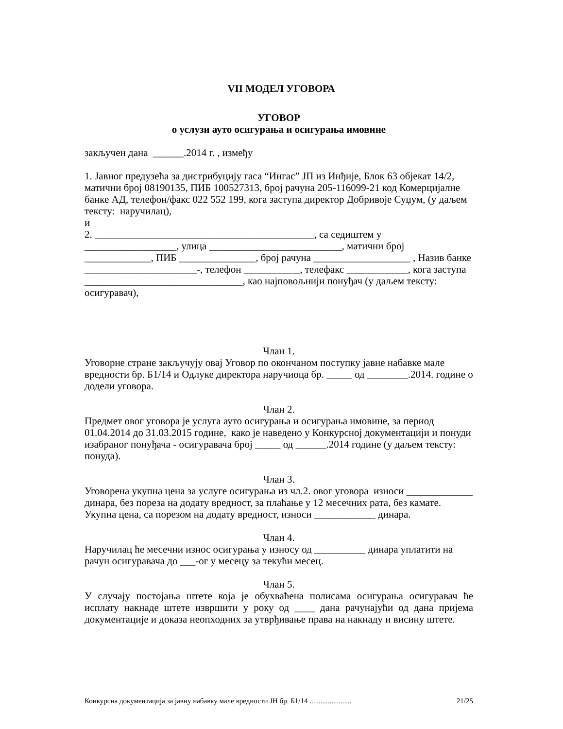VII МОДЕЛ УГОВОРА
УГОВОР
о услузи ауто осигурања и осигурања имовине
закључен дана ______.2014 г. , између
1. Јавног предузећа за дистрибуцију гаса “Ингас” ЈП из Инђије, Блок 63 објекат 14/2, матични број 08190135, ПИБ 100527313, број рачуна 205-116099-21 код Комерцијалне банке АД, телефон/факс 022 552 199, кога заступа директор Добривоје Суџум, (у даљем тексту: наручилац),
и
2. ___________________________________________, са седиштем у __________________, улица __________________________, матични број _____________, ПИБ _______________, број рачуна ___________________ , Назив банке ______________________-, телефон ___________, телефакс ____________, кога заступа _______________________________, као најповољнији понуђач (у даљем тексту: осигуравач),
Члан 1.
Уговорне стране закључују овај Уговор по окончаном поступку јавне набавке мале вредности бр. Б1/14 и Одлуке директора наручиоца бр. _____ од ________.2014. године о додели уговора.
Члан 2.
Предмет овог уговора је услуга ауто осигурања и осигурања имовине, за период 01.04.2014 до 31.03.2015 године, како је наведено у Конкурсној документацији и понуди изабраног понуђача - осигуравача број _____ од ______.2014 године (у даљем тексту: понуда).
Члан 3.
Уговорена укупна цена за услуге осигурања из чл.2. овог уговора износи _____________ динара, без пореза на додату вредност, за плаћање у 12 месечних рата, без камате.
Укупна цена, са порезом на додату вредност, износи ____________ динара.
Члан 4.
Наручилац ће месечни износ осигурања у износу од __________ динара уплатити на рачун осигуравача до ___-ог у месецу за текући месец.
Члан 5.
У случају постојања штете која је обухваћена полисама осигурања осигуравач ће исплату накнаде штете извршити у року од ____ дана рачунајући од дана пријема документације и доказа неопходних за утврђивање права на накнаду и висину штете.
Конкурсна документација за јавну набавку мале вредности ЈН бр. Б1/14 ....................... 21/25